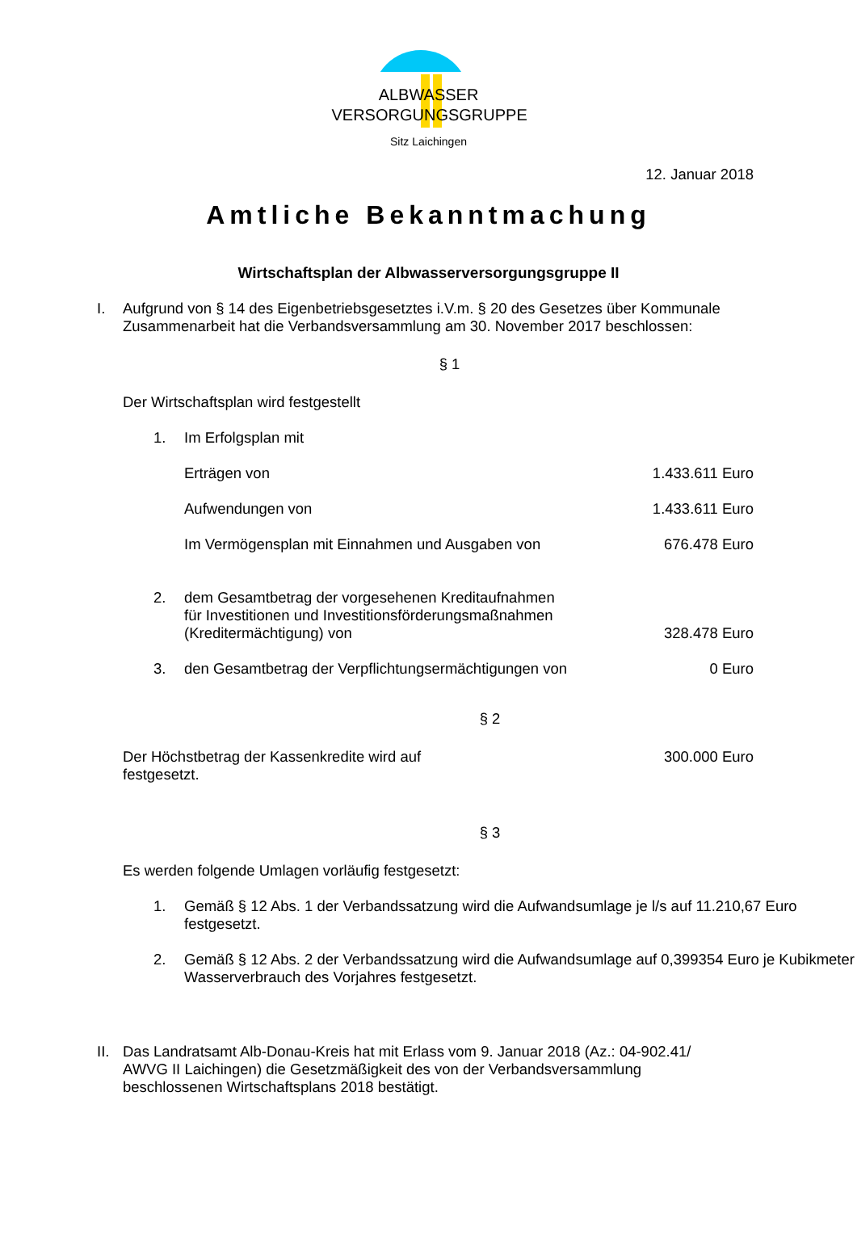ALBWASSER
VERSORGUNGSGRUPPE
Sitz Laichingen
12. Januar 2018
Amtliche Bekanntmachung
Wirtschaftsplan der Albwasserversorgungsgruppe II
I. Aufgrund von § 14 des Eigenbetriebsgesetztes i.V.m. § 20 des Gesetzes über Kommunale Zusammenarbeit hat die Verbandsversammlung am 30. November 2017 beschlossen:
§ 1
Der Wirtschaftsplan wird festgestellt
1. Im Erfolgsplan mit
Erträgen von 1.433.611 Euro
Aufwendungen von 1.433.611 Euro
Im Vermögensplan mit Einnahmen und Ausgaben von
676.478 Euro
2. dem Gesamtbetrag der vorgesehenen Kreditaufnahmen
für Investitionen und Investitionsförderungsmaßnahmen
(Kreditermächtigung) von
328.478 Euro
3. den Gesamtbetrag der Verpflichtungsermächtigungen von
0 Euro
§ 2
Der Höchstbetrag der Kassenkredite wird auf
festgesetzt.
300.000 Euro
§ 3
Es werden folgende Umlagen vorläufig festgesetzt:
1. Gemäß § 12 Abs. 1 der Verbandssatzung wird die Aufwandsumlage je l/s auf 11.210,67 Euro festgesetzt.
2. Gemäß § 12 Abs. 2 der Verbandssatzung wird die Aufwandsumlage auf 0,399354 Euro je Kubikmeter Wasserverbrauch des Vorjahres festgesetzt.
II.
Das Landratsamt Alb-Donau-Kreis hat mit Erlass vom 9. Januar 2018 (Az.: 04-902.41/ AWVG II Laichingen) die Gesetzmäßigkeit des von der Verbandsversammlung beschlossenen Wirtschaftsplans 2018 bestätigt.